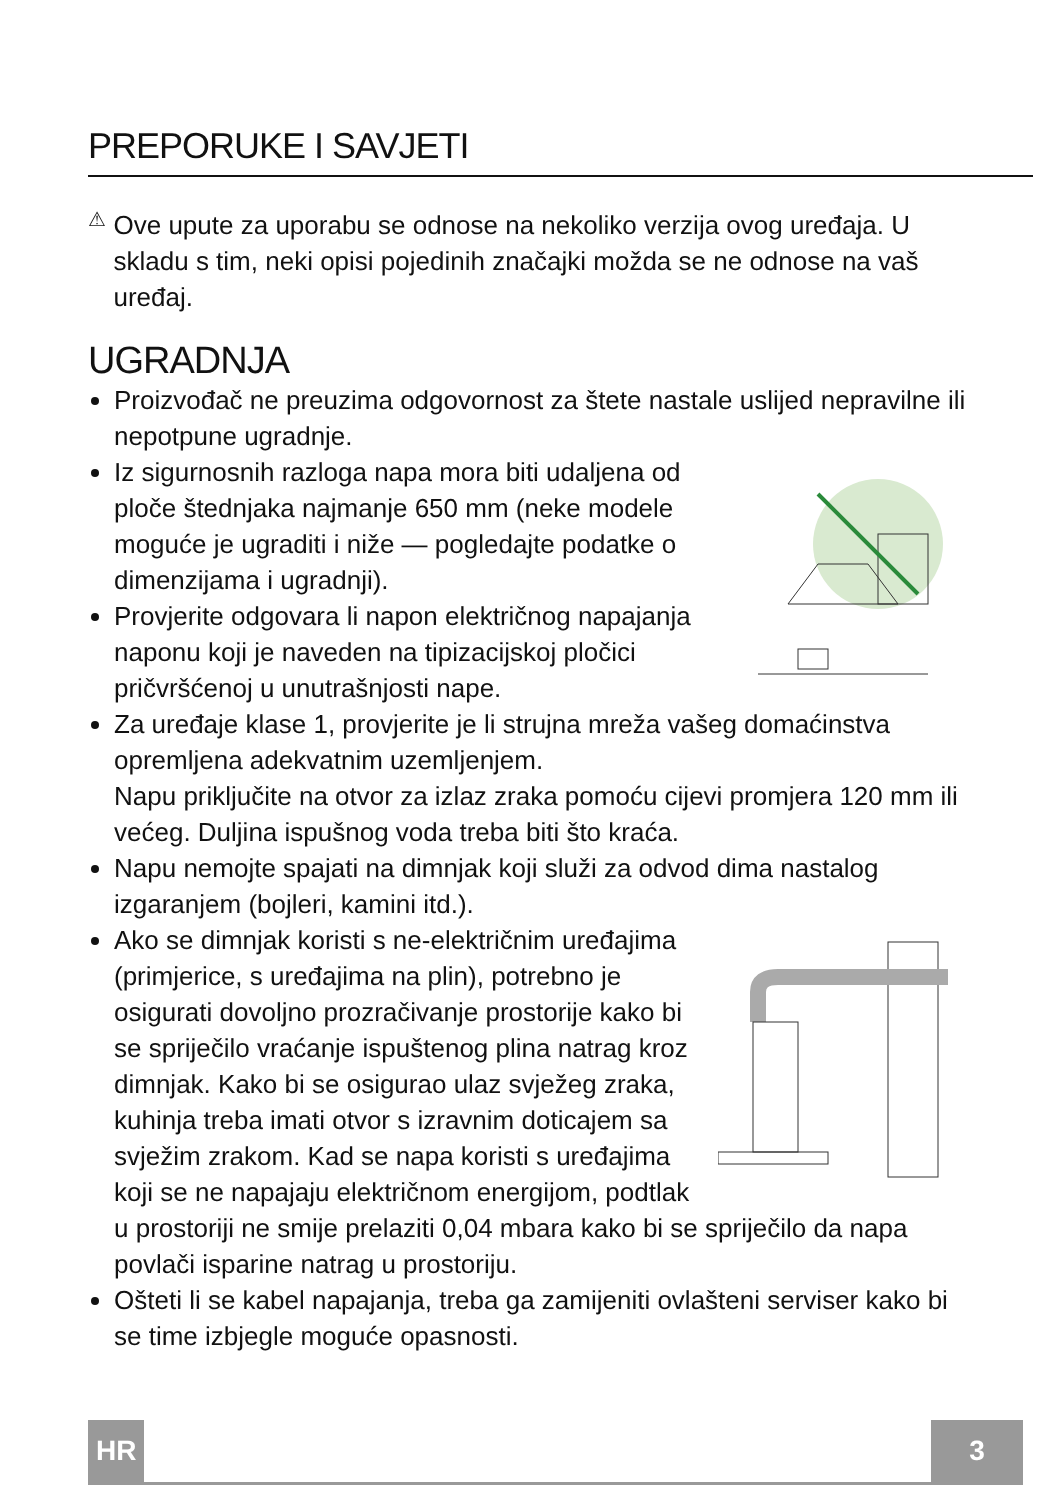PREPORUKE I SAVJETI
⚠
Ove upute za uporabu se odnose na nekoliko verzija ovog uređaja. U skladu s tim, neki opisi pojedinih značajki možda se ne odnose na vaš uređaj.
UGRADNJA
Proizvođač ne preuzima odgovornost za štete nastale uslijed nepravilne ili nepotpune ugradnje.
Iz sigurnosnih razloga napa mora biti udaljena od ploče štednjaka najmanje 650 mm (neke modele moguće je ugraditi i niže — pogledajte podatke o dimenzijama i ugradnji).
Provjerite odgovara li napon električnog napajanja naponu koji je naveden na tipizacijskoj pločici pričvršćenoj u unutrašnjosti nape.
Za uređaje klase 1, provjerite je li strujna mreža vašeg domaćinstva opremljena adekvatnim uzemljenjem.
Napu priključite na otvor za izlaz zraka pomoću cijevi promjera 120 mm ili većeg. Duljina ispušnog voda treba biti što kraća.
Napu nemojte spajati na dimnjak koji služi za odvod dima nastalog izgaranjem (bojleri, kamini itd.).
Ako se dimnjak koristi s ne-električnim uređajima (primjerice, s uređajima na plin), potrebno je osigurati dovoljno prozračivanje prostorije kako bi se spriječilo vraćanje ispuštenog plina natrag kroz dimnjak. Kako bi se osigurao ulaz svježeg zraka, kuhinja treba imati otvor s izravnim doticajem sa svježim zrakom. Kad se napa koristi s uređajima koji se ne napajaju električnom energijom, podtlak u prostoriji ne smije prelaziti 0,04 mbara kako bi se spriječilo da napa povlači isparine natrag u prostoriju.
Ošteti li se kabel napajanja, treba ga zamijeniti ovlašteni serviser kako bi se time izbjegle moguće opasnosti.
HR 3